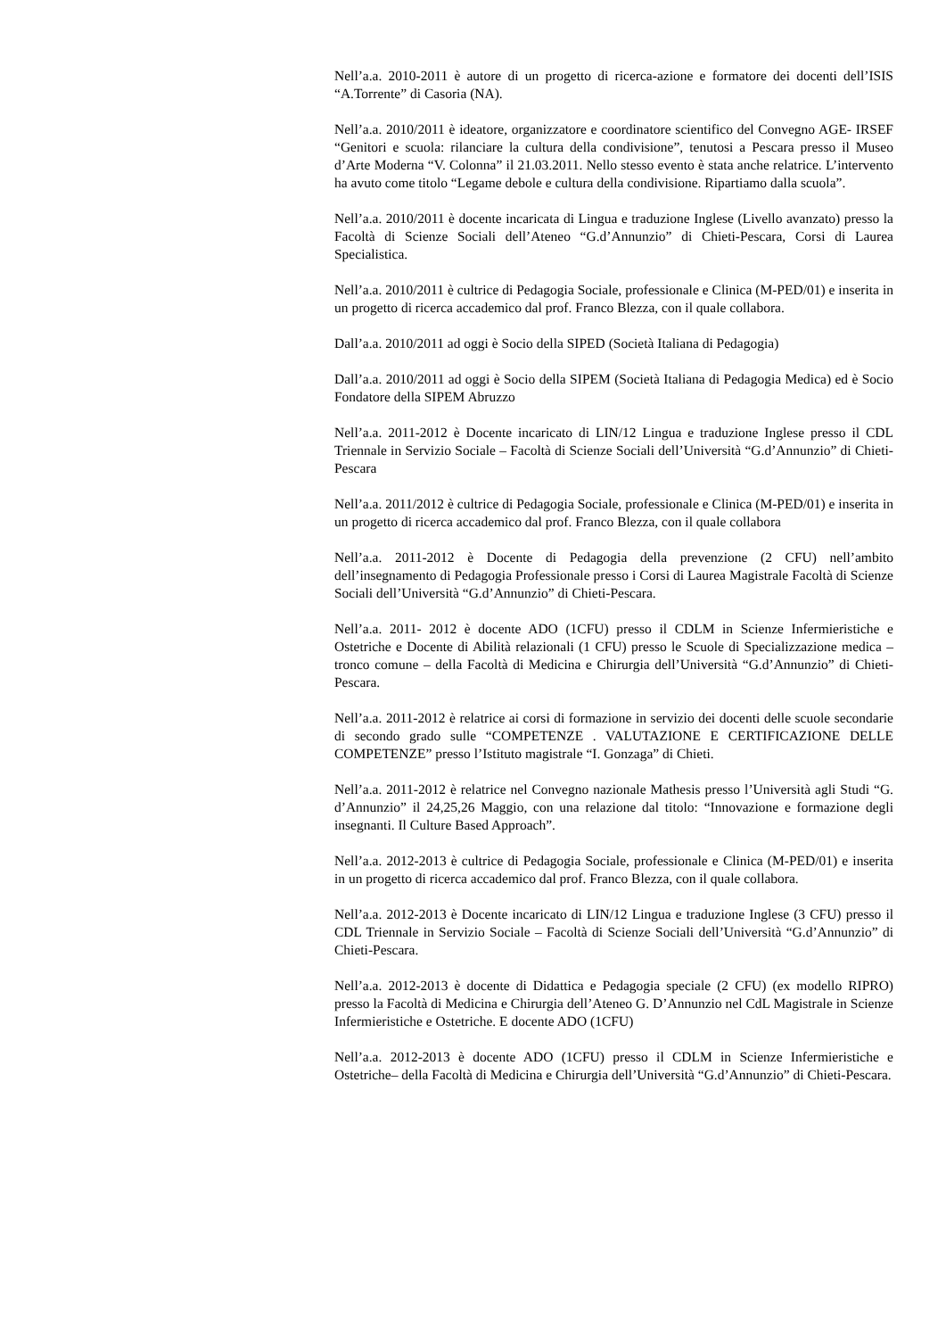Nell’a.a. 2010-2011 è autore di un progetto di ricerca-azione e formatore dei docenti dell’ISIS “A.Torrente” di Casoria (NA).
Nell’a.a. 2010/2011 è ideatore, organizzatore e coordinatore scientifico del Convegno AGE- IRSEF “Genitori e scuola: rilanciare la cultura della condivisione”, tenutosi a Pescara presso il Museo d’Arte Moderna “V. Colonna” il 21.03.2011. Nello stesso evento è stata anche relatrice. L’intervento ha avuto come titolo “Legame debole e cultura della condivisione. Ripartiamo dalla scuola”.
Nell’a.a. 2010/2011 è docente incaricata di Lingua e traduzione Inglese (Livello avanzato) presso la Facoltà di Scienze Sociali dell’Ateneo “G.d’Annunzio” di Chieti-Pescara, Corsi di Laurea Specialistica.
Nell’a.a. 2010/2011 è cultrice di Pedagogia Sociale, professionale e Clinica (M-PED/01) e inserita in un progetto di ricerca accademico dal prof. Franco Blezza, con il quale collabora.
Dall’a.a. 2010/2011 ad oggi è Socio della SIPED (Società Italiana di Pedagogia)
Dall’a.a. 2010/2011 ad oggi è Socio della SIPEM (Società Italiana di Pedagogia Medica) ed è Socio Fondatore della SIPEM Abruzzo
Nell’a.a. 2011-2012 è Docente incaricato di LIN/12 Lingua e traduzione Inglese presso il CDL Triennale in Servizio Sociale – Facoltà di Scienze Sociali dell’Università “G.d’Annunzio” di Chieti-Pescara
Nell’a.a. 2011/2012 è cultrice di Pedagogia Sociale, professionale e Clinica (M-PED/01) e inserita in un progetto di ricerca accademico dal prof. Franco Blezza, con il quale collabora
Nell’a.a. 2011-2012 è Docente di Pedagogia della prevenzione (2 CFU) nell’ambito dell’insegnamento di Pedagogia Professionale presso i Corsi di Laurea Magistrale Facoltà di Scienze Sociali dell’Università “G.d’Annunzio” di Chieti-Pescara.
Nell’a.a. 2011- 2012 è docente ADO (1CFU) presso il CDLM in Scienze Infermieristiche e Ostetriche e Docente di Abilità relazionali (1 CFU) presso le Scuole di Specializzazione medica – tronco comune – della Facoltà di Medicina e Chirurgia dell’Università “G.d’Annunzio” di Chieti-Pescara.
Nell’a.a. 2011-2012 è relatrice ai corsi di formazione in servizio dei docenti delle scuole secondarie di secondo grado sulle “COMPETENZE . VALUTAZIONE E CERTIFICAZIONE DELLE COMPETENZE” presso l’Istituto magistrale “I. Gonzaga” di Chieti.
Nell’a.a. 2011-2012 è relatrice nel Convegno nazionale Mathesis presso l’Università agli Studi “G. d’Annunzio” il 24,25,26 Maggio, con una relazione dal titolo: “Innovazione e formazione degli insegnanti. Il Culture Based Approach”.
Nell’a.a. 2012-2013 è cultrice di Pedagogia Sociale, professionale e Clinica (M-PED/01) e inserita in un progetto di ricerca accademico dal prof. Franco Blezza, con il quale collabora.
Nell’a.a. 2012-2013 è Docente incaricato di LIN/12 Lingua e traduzione Inglese (3 CFU) presso il CDL Triennale in Servizio Sociale – Facoltà di Scienze Sociali dell’Università “G.d’Annunzio” di Chieti-Pescara.
Nell’a.a. 2012-2013 è docente di Didattica e Pedagogia speciale (2 CFU) (ex modello RIPRO) presso la Facoltà di Medicina e Chirurgia dell’Ateneo G. D’Annunzio nel CdL Magistrale in Scienze Infermieristiche e Ostetriche. E docente ADO (1CFU)
Nell’a.a. 2012-2013 è docente ADO (1CFU) presso il CDLM in Scienze Infermieristiche e Ostetriche– della Facoltà di Medicina e Chirurgia dell’Università “G.d’Annunzio” di Chieti-Pescara.